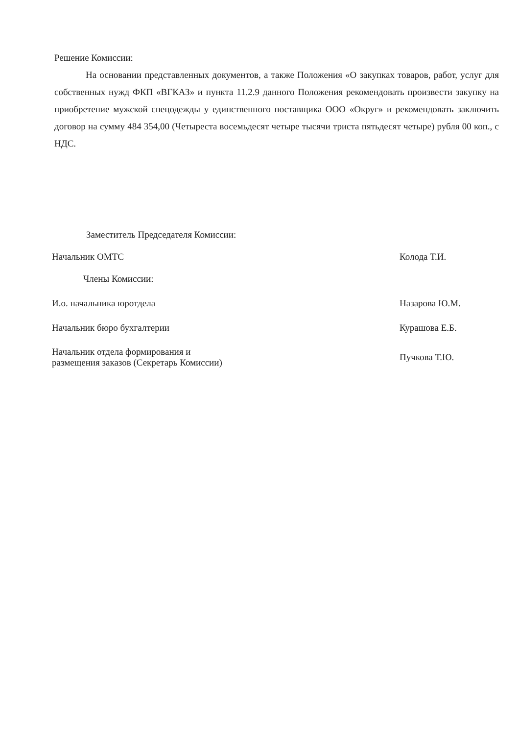Решение Комиссии:
На основании представленных документов, а также Положения «О закупках товаров, работ, услуг для собственных нужд ФКП «ВГКАЗ» и пункта 11.2.9 данного Положения рекомендовать произвести закупку на приобретение мужской спецодежды у единственного поставщика ООО «Округ» и рекомендовать заключить договор на сумму 484 354,00 (Четыреста восемьдесят четыре тысячи триста пятьдесят четыре) рубля 00 коп., с НДС.
Заместитель Председателя Комиссии:
Начальник ОМТС Колода Т.И.
Члены Комиссии:
И.о. начальника юротдела Назарова Ю.М.
Начальник бюро бухгалтерии Курашова Е.Б.
Начальник отдела формирования и
размещения заказов (Секретарь Комиссии) Пучкова Т.Ю.